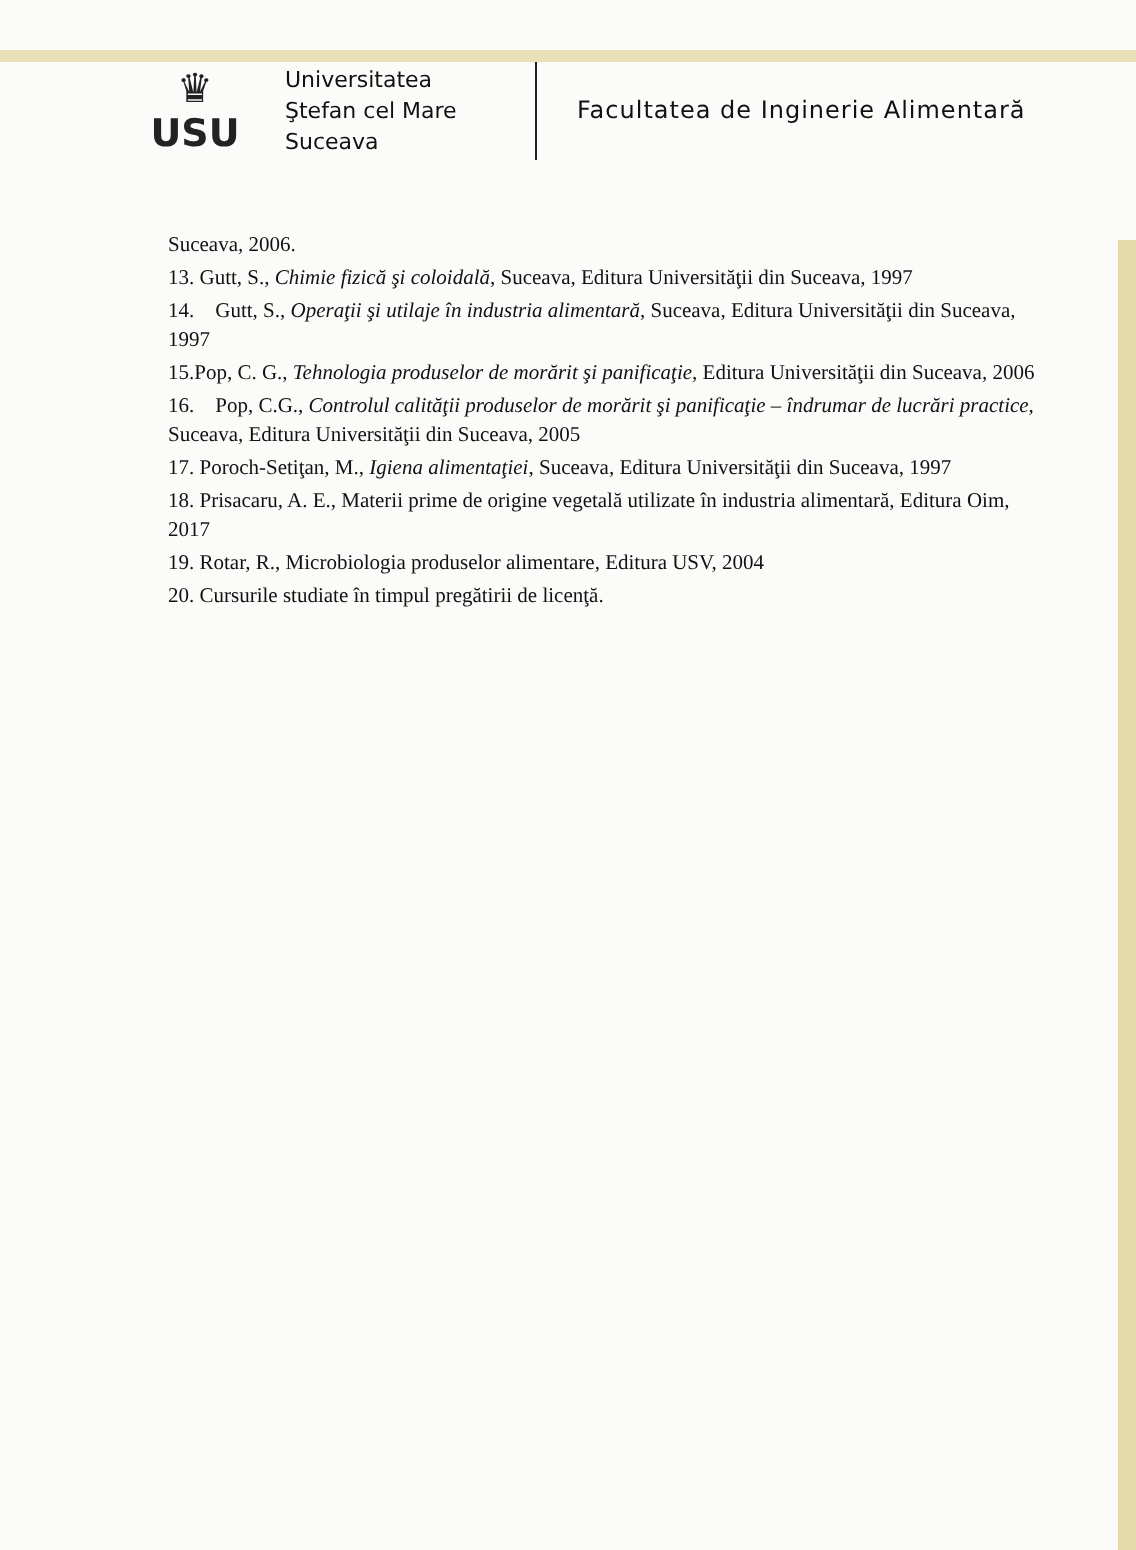♛
USU
Universitatea
Ştefan cel Mare
Suceava
Facultatea de Inginerie Alimentară
Suceava, 2006.
13. Gutt, S., Chimie fizică şi coloidală, Suceava, Editura Universităţii din Suceava, 1997
14. Gutt, S., Operaţii şi utilaje în industria alimentară, Suceava, Editura Universităţii din Suceava, 1997
15.Pop, C. G., Tehnologia produselor de morărit şi panificaţie, Editura Universităţii din Suceava, 2006
16. Pop, C.G., Controlul calităţii produselor de morărit şi panificaţie – îndrumar de lucrări practice, Suceava, Editura Universităţii din Suceava, 2005
17. Poroch-Setiţan, M., Igiena alimentaţiei, Suceava, Editura Universităţii din Suceava, 1997
18. Prisacaru, A. E., Materii prime de origine vegetală utilizate în industria alimentară, Editura Oim, 2017
19. Rotar, R., Microbiologia produselor alimentare, Editura USV, 2004
20. Cursurile studiate în timpul pregătirii de licenţă.